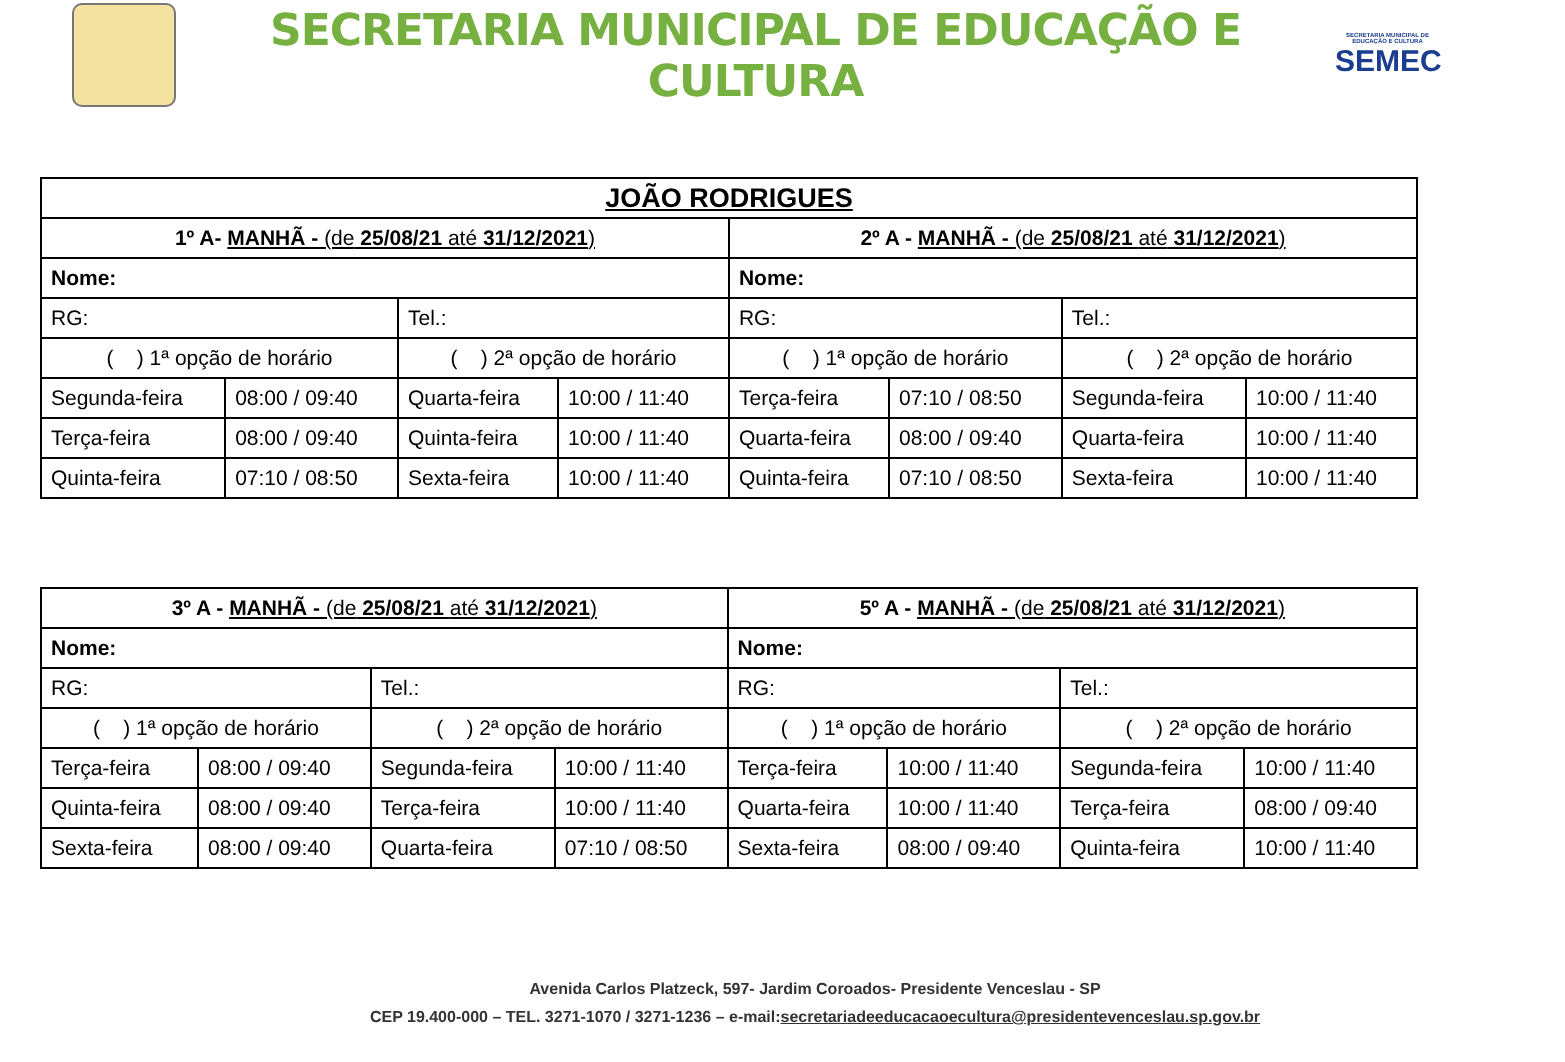SECRETARIA MUNICIPAL DE EDUCAÇÃO E CULTURA
SECRETARIA MUNICIPAL DE EDUCAÇÃO E CULTURA
SEMEC
| JOÃO RODRIGUES | | | | | | | |
| 1º A- MANHÃ - (de 25/08/21 até 31/12/2021 ) | | | | 2º A - MANHÃ - (de 25/08/21 até 31/12/2021 ) | | | |
| Nome: | | | | Nome: | | | |
| RG: | | Tel.: | | RG: | | Tel.: | |
| ( ) 1ª opção de horário | | ( ) 2ª opção de horário | | ( ) 1ª opção de horário | | ( ) 2ª opção de horário | |
| Segunda-feira | 08:00 / 09:40 | Quarta-feira | 10:00 / 11:40 | Terça-feira | 07:10 / 08:50 | Segunda-feira | 10:00 / 11:40 |
| Terça-feira | 08:00 / 09:40 | Quinta-feira | 10:00 / 11:40 | Quarta-feira | 08:00 / 09:40 | Quarta-feira | 10:00 / 11:40 |
| Quinta-feira | 07:10 / 08:50 | Sexta-feira | 10:00 / 11:40 | Quinta-feira | 07:10 / 08:50 | Sexta-feira | 10:00 / 11:40 |
| 3º A - MANHÃ - (de 25/08/21 até 31/12/2021 ) | | | | 5º A - MANHÃ - (de 25/08/21 até 31/12/2021 ) | | | |
| Nome: | | | | Nome: | | | |
| RG: | | Tel.: | | RG: | | Tel.: | |
| ( ) 1ª opção de horário | | ( ) 2ª opção de horário | | ( ) 1ª opção de horário | | ( ) 2ª opção de horário | |
| Terça-feira | 08:00 / 09:40 | Segunda-feira | 10:00 / 11:40 | Terça-feira | 10:00 / 11:40 | Segunda-feira | 10:00 / 11:40 |
| Quinta-feira | 08:00 / 09:40 | Terça-feira | 10:00 / 11:40 | Quarta-feira | 10:00 / 11:40 | Terça-feira | 08:00 / 09:40 |
| Sexta-feira | 08:00 / 09:40 | Quarta-feira | 07:10 / 08:50 | Sexta-feira | 08:00 / 09:40 | Quinta-feira | 10:00 / 11:40 |
Avenida Carlos Platzeck, 597- Jardim Coroados- Presidente Venceslau - SP
CEP 19.400-000 – TEL. 3271-1070 / 3271-1236 – e-mail:secretariadeeducacaoecultura@presidentevenceslau.sp.gov.br